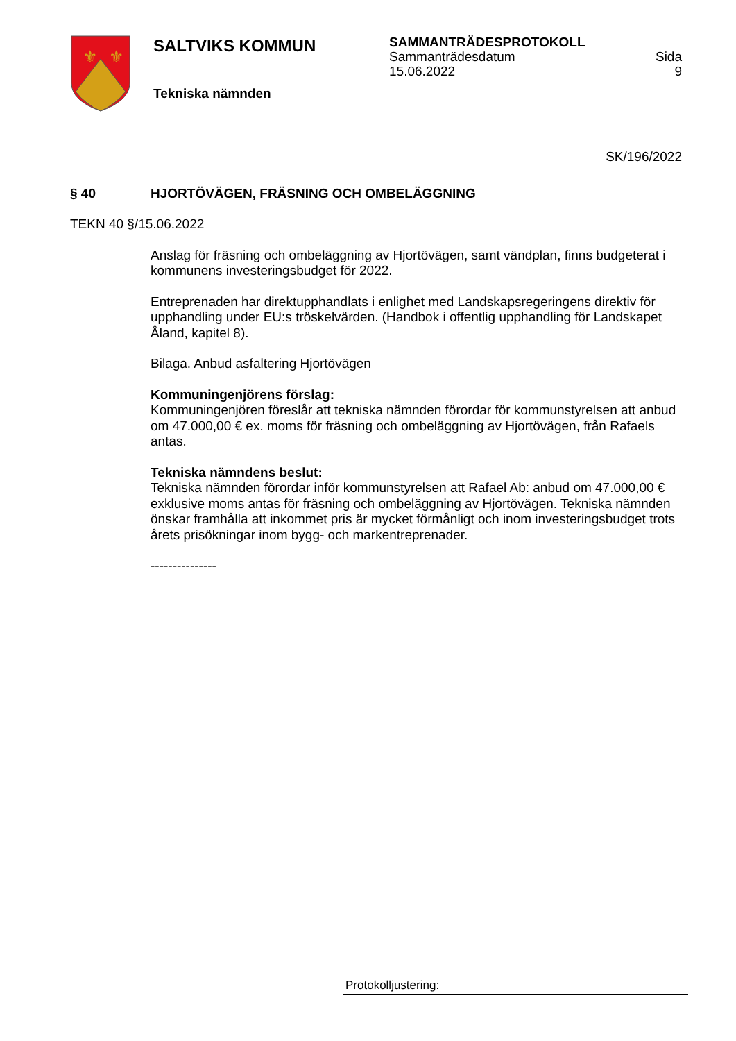⚜
⚜
SALTVIKS KOMMUN
Tekniska nämnden
SAMMANTRÄDESPROTOKOLL
Sammanträdesdatum
15.06.2022 Sida
9
SK/196/2022
§ 40 HJORTÖVÄGEN, FRÄSNING OCH OMBELÄGGNING
TEKN 40 §/15.06.2022
Anslag för fräsning och ombeläggning av Hjortövägen, samt vändplan, finns budgeterat i kommunens investeringsbudget för 2022.
Entreprenaden har direktupphandlats i enlighet med Landskapsregeringens direktiv för upphandling under EU:s tröskelvärden. (Handbok i offentlig upphandling för Landskapet Åland, kapitel 8).
Bilaga. Anbud asfaltering Hjortövägen
Kommuningenjörens förslag:
Kommuningenjören föreslår att tekniska nämnden förordar för kommunstyrelsen att anbud om 47.000,00 € ex. moms för fräsning och ombeläggning av Hjortövägen, från Rafaels antas.
Tekniska nämndens beslut:
Tekniska nämnden förordar inför kommunstyrelsen att Rafael Ab: anbud om 47.000,00 € exklusive moms antas för fräsning och ombeläggning av Hjortövägen. Tekniska nämnden önskar framhålla att inkommet pris är mycket förmånligt och inom investeringsbudget trots årets prisökningar inom bygg- och markentreprenader.
---------------
Protokolljustering: